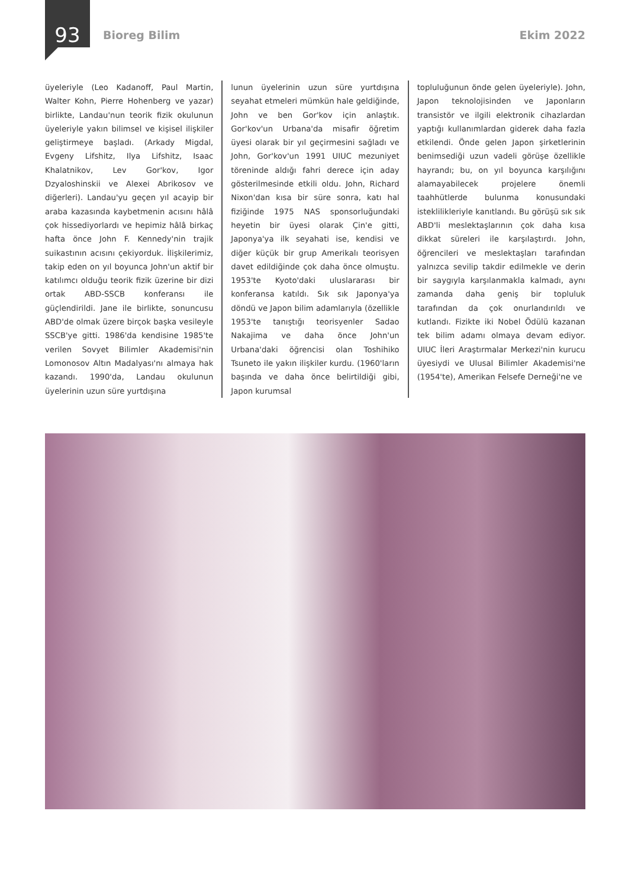93
Bioreg Bilim Ekim 2022
üyeleriyle (Leo Kadanoff, Paul Martin, Walter Kohn, Pierre Hohenberg ve yazar) birlikte, Landau'nun teorik fizik okulunun üyeleriyle yakın bilimsel ve kişisel ilişkiler geliştirmeye başladı. (Arkady Migdal, Evgeny Lifshitz, Ilya Lifshitz, Isaac Khalatnikov, Lev Gor'kov, Igor Dzyaloshinskii ve Alexei Abrikosov ve diğerleri). Landau'yu geçen yıl acayip bir araba kazasında kaybetmenin acısını hâlâ çok hissediyorlardı ve hepimiz hâlâ birkaç hafta önce John F. Kennedy'nin trajik suikastının acısını çekiyorduk. İlişkilerimiz, takip eden on yıl boyunca John'un aktif bir katılımcı olduğu teorik fizik üzerine bir dizi ortak ABD-SSCB konferansı ile güçlendirildi. Jane ile birlikte, sonuncusu ABD'de olmak üzere birçok başka vesileyle SSCB'ye gitti. 1986'da kendisine 1985'te verilen Sovyet Bilimler Akademisi'nin Lomonosov Altın Madalyası'nı almaya hak kazandı. 1990'da, Landau okulunun üyelerinin uzun süre yurtdışına
lunun üyelerinin uzun süre yurtdışına seyahat etmeleri mümkün hale geldiğinde, John ve ben Gor'kov için anlaştık. Gor'kov'un Urbana'da misafir öğretim üyesi olarak bir yıl geçirmesini sağladı ve John, Gor'kov'un 1991 UIUC mezuniyet töreninde aldığı fahri derece için aday gösterilmesinde etkili oldu. John, Richard Nixon'dan kısa bir süre sonra, katı hal fiziğinde 1975 NAS sponsorluğundaki heyetin bir üyesi olarak Çin'e gitti, Japonya'ya ilk seyahati ise, kendisi ve diğer küçük bir grup Amerikalı teorisyen davet edildiğinde çok daha önce olmuştu. 1953'te Kyoto'daki uluslararası bir konferansa katıldı. Sık sık Japonya'ya döndü ve Japon bilim adamlarıyla (özellikle 1953'te tanıştığı teorisyenler Sadao Nakajima ve daha önce John'un Urbana'daki öğrencisi olan Toshihiko Tsuneto ile yakın ilişkiler kurdu. (1960'ların başında ve daha önce belirtildiği gibi, Japon kurumsal
topluluğunun önde gelen üyeleriyle). John, Japon teknolojisinden ve Japonların transistör ve ilgili elektronik cihazlardan yaptığı kullanımlardan giderek daha fazla etkilendi. Önde gelen Japon şirketlerinin benimsediği uzun vadeli görüşe özellikle hayrandı; bu, on yıl boyunca karşılığını alamayabilecek projelere önemli taahhütlerde bulunma konusundaki isteklilikleriyle kanıtlandı. Bu görüşü sık sık ABD'li meslektaşlarının çok daha kısa dikkat süreleri ile karşılaştırdı. John, öğrencileri ve meslektaşları tarafından yalnızca sevilip takdir edilmekle ve derin bir saygıyla karşılanmakla kalmadı, aynı zamanda daha geniş bir topluluk tarafından da çok onurlandırıldı ve kutlandı. Fizikte iki Nobel Ödülü kazanan tek bilim adamı olmaya devam ediyor. UIUC İleri Araştırmalar Merkezi'nin kurucu üyesiydi ve Ulusal Bilimler Akademisi'ne (1954'te), Amerikan Felsefe Derneği'ne ve